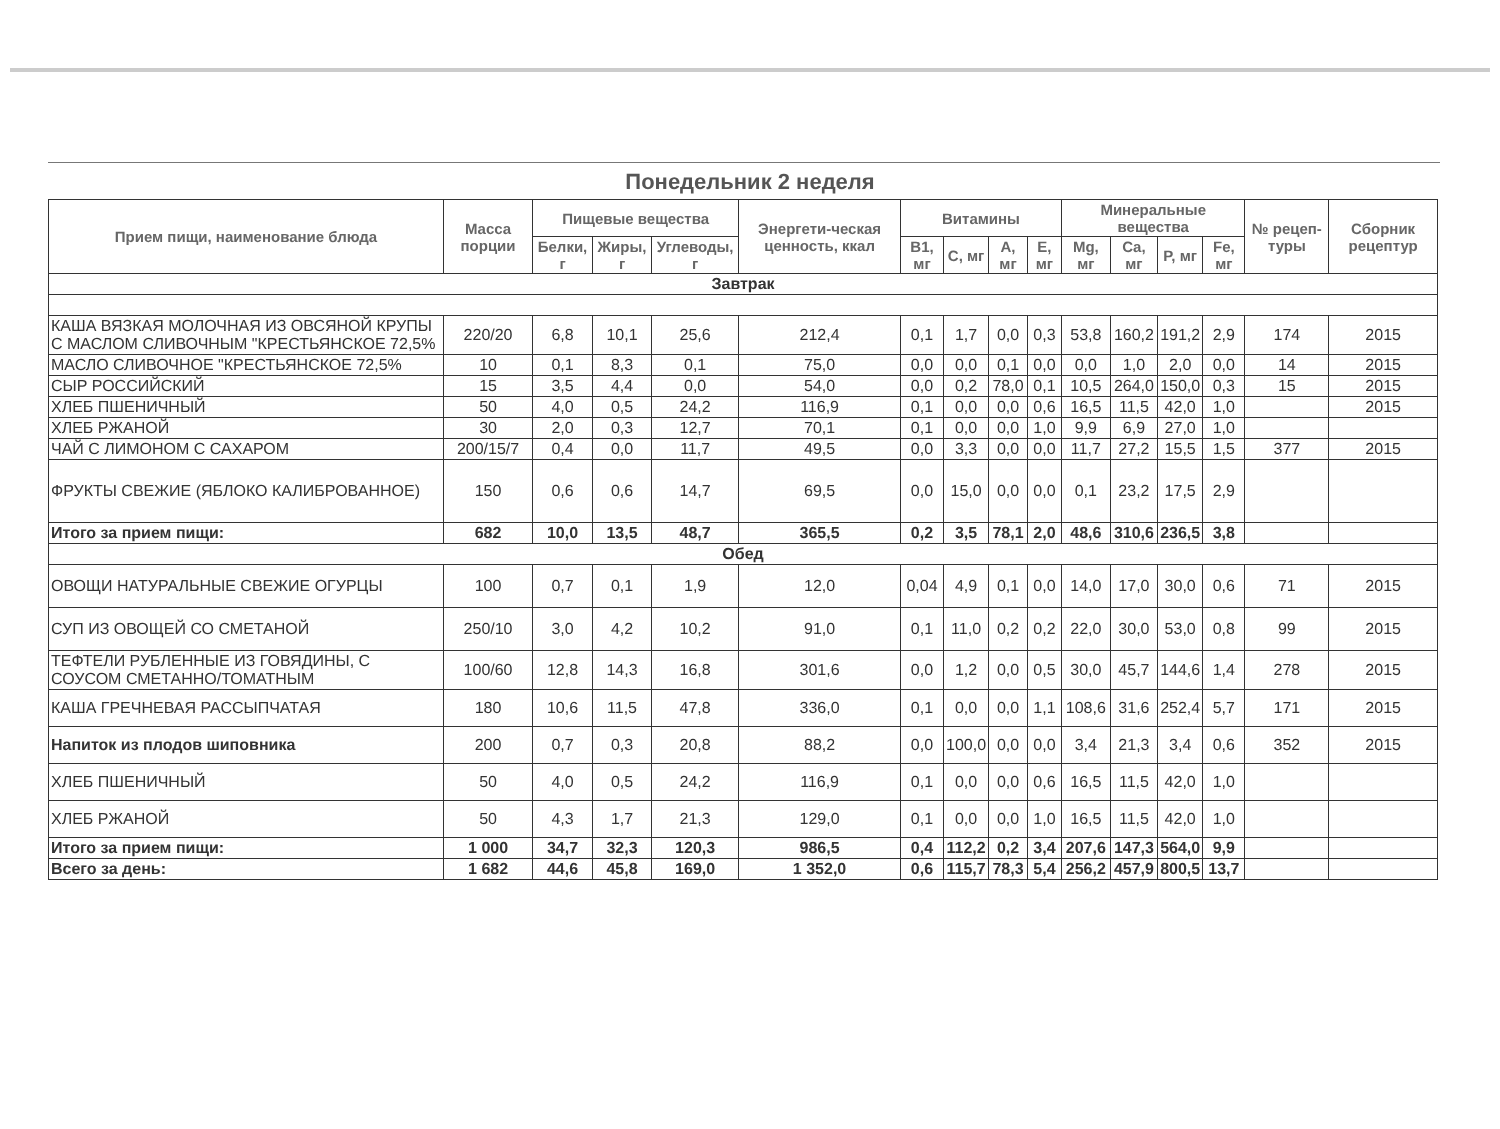Понедельник 2 неделя
| Прием пищи, наименование блюда | Масса порции | Пищевые вещества | | | Энергети-ческая ценность, ккал | Витамины | | | | Минеральные вещества | | | | № рецеп-туры | Сборник рецептур |
| --- | --- | --- | --- | --- | --- | --- | --- | --- | --- | --- | --- | --- | --- | --- | --- |
| | | Белки, г | Жиры, г | Углеводы, г | | B1, мг | C, мг | A, мг | E, мг | Mg, мг | Ca, мг | P, мг | Fe, мг | | |
| Завтрак | | | | | | | | | | | | | | | |
| КАША ВЯЗКАЯ МОЛОЧНАЯ ИЗ ОВСЯНОЙ КРУПЫ С МАСЛОМ СЛИВОЧНЫМ "КРЕСТЬЯНСКОЕ 72,5% | 220/20 | 6,8 | 10,1 | 25,6 | 212,4 | 0,1 | 1,7 | 0,0 | 0,3 | 53,8 | 160,2 | 191,2 | 2,9 | 174 | 2015 |
| МАСЛО СЛИВОЧНОЕ "КРЕСТЬЯНСКОЕ 72,5% | 10 | 0,1 | 8,3 | 0,1 | 75,0 | 0,0 | 0,0 | 0,1 | 0,0 | 0,0 | 1,0 | 2,0 | 0,0 | 14 | 2015 |
| СЫР РОССИЙСКИЙ | 15 | 3,5 | 4,4 | 0,0 | 54,0 | 0,0 | 0,2 | 78,0 | 0,1 | 10,5 | 264,0 | 150,0 | 0,3 | 15 | 2015 |
| ХЛЕБ ПШЕНИЧНЫЙ | 50 | 4,0 | 0,5 | 24,2 | 116,9 | 0,1 | 0,0 | 0,0 | 0,6 | 16,5 | 11,5 | 42,0 | 1,0 | | 2015 |
| ХЛЕБ РЖАНОЙ | 30 | 2,0 | 0,3 | 12,7 | 70,1 | 0,1 | 0,0 | 0,0 | 1,0 | 9,9 | 6,9 | 27,0 | 1,0 | | |
| ЧАЙ С ЛИМОНОМ С САХАРОМ | 200/15/7 | 0,4 | 0,0 | 11,7 | 49,5 | 0,0 | 3,3 | 0,0 | 0,0 | 11,7 | 27,2 | 15,5 | 1,5 | 377 | 2015 |
| ФРУКТЫ СВЕЖИЕ (ЯБЛОКО КАЛИБРОВАННОЕ) | 150 | 0,6 | 0,6 | 14,7 | 69,5 | 0,0 | 15,0 | 0,0 | 0,0 | 0,1 | 23,2 | 17,5 | 2,9 | | |
| Итого за прием пищи: | 682 | 10,0 | 13,5 | 48,7 | 365,5 | 0,2 | 3,5 | 78,1 | 2,0 | 48,6 | 310,6 | 236,5 | 3,8 | | |
| Обед | | | | | | | | | | | | | | | |
| ОВОЩИ НАТУРАЛЬНЫЕ СВЕЖИЕ ОГУРЦЫ | 100 | 0,7 | 0,1 | 1,9 | 12,0 | 0,04 | 4,9 | 0,1 | 0,0 | 14,0 | 17,0 | 30,0 | 0,6 | 71 | 2015 |
| СУП ИЗ ОВОЩЕЙ СО СМЕТАНОЙ | 250/10 | 3,0 | 4,2 | 10,2 | 91,0 | 0,1 | 11,0 | 0,2 | 0,2 | 22,0 | 30,0 | 53,0 | 0,8 | 99 | 2015 |
| ТЕФТЕЛИ РУБЛЕННЫЕ ИЗ ГОВЯДИНЫ, С СОУСОМ СМЕТАННО/ТОМАТНЫМ | 100/60 | 12,8 | 14,3 | 16,8 | 301,6 | 0,0 | 1,2 | 0,0 | 0,5 | 30,0 | 45,7 | 144,6 | 1,4 | 278 | 2015 |
| КАША ГРЕЧНЕВАЯ РАССЫПЧАТАЯ | 180 | 10,6 | 11,5 | 47,8 | 336,0 | 0,1 | 0,0 | 0,0 | 1,1 | 108,6 | 31,6 | 252,4 | 5,7 | 171 | 2015 |
| Напиток из плодов шиповника | 200 | 0,7 | 0,3 | 20,8 | 88,2 | 0,0 | 100,0 | 0,0 | 0,0 | 3,4 | 21,3 | 3,4 | 0,6 | 352 | 2015 |
| ХЛЕБ ПШЕНИЧНЫЙ | 50 | 4,0 | 0,5 | 24,2 | 116,9 | 0,1 | 0,0 | 0,0 | 0,6 | 16,5 | 11,5 | 42,0 | 1,0 | | |
| ХЛЕБ РЖАНОЙ | 50 | 4,3 | 1,7 | 21,3 | 129,0 | 0,1 | 0,0 | 0,0 | 1,0 | 16,5 | 11,5 | 42,0 | 1,0 | | |
| Итого за прием пищи: | 1 000 | 34,7 | 32,3 | 120,3 | 986,5 | 0,4 | 112,2 | 0,2 | 3,4 | 207,6 | 147,3 | 564,0 | 9,9 | | |
| Всего за день: | 1 682 | 44,6 | 45,8 | 169,0 | 1 352,0 | 0,6 | 115,7 | 78,3 | 5,4 | 256,2 | 457,9 | 800,5 | 13,7 | | |